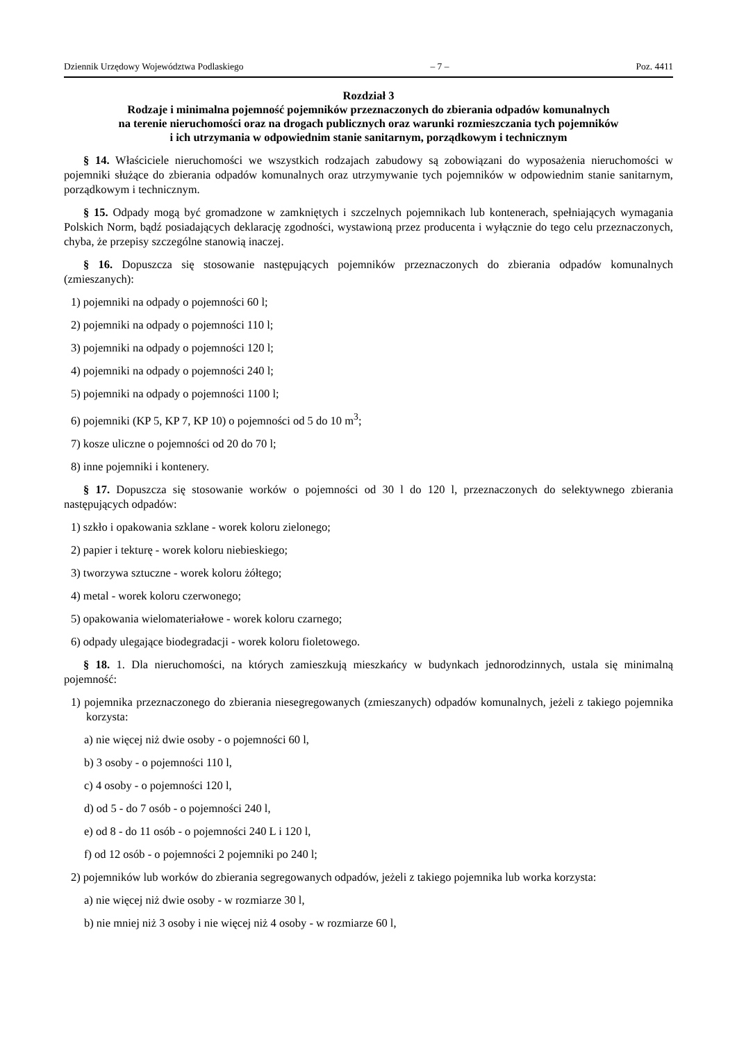Dziennik Urzędowy Województwa Podlaskiego – 7 – Poz. 4411
Rozdział 3
Rodzaje i minimalna pojemność pojemników przeznaczonych do zbierania odpadów komunalnych
na terenie nieruchomości oraz na drogach publicznych oraz warunki rozmieszczania tych pojemników
i ich utrzymania w odpowiednim stanie sanitarnym, porządkowym i technicznym
§ 14. Właściciele nieruchomości we wszystkich rodzajach zabudowy są zobowiązani do wyposażenia nieruchomości w pojemniki służące do zbierania odpadów komunalnych oraz utrzymywanie tych pojemników w odpowiednim stanie sanitarnym, porządkowym i technicznym.
§ 15. Odpady mogą być gromadzone w zamkniętych i szczelnych pojemnikach lub kontenerach, spełniających wymagania Polskich Norm, bądź posiadających deklarację zgodności, wystawioną przez producenta i wyłącznie do tego celu przeznaczonych, chyba, że przepisy szczególne stanowią inaczej.
§ 16. Dopuszcza się stosowanie następujących pojemników przeznaczonych do zbierania odpadów komunalnych (zmieszanych):
1) pojemniki na odpady o pojemności 60 l;
2) pojemniki na odpady o pojemności 110 l;
3) pojemniki na odpady o pojemności 120 l;
4) pojemniki na odpady o pojemności 240 l;
5) pojemniki na odpady o pojemności 1100 l;
6) pojemniki (KP 5, KP 7, KP 10) o pojemności od 5 do 10 m<sup>3</sup>;
7) kosze uliczne o pojemności od 20 do 70 l;
8) inne pojemniki i kontenery.
§ 17. Dopuszcza się stosowanie worków o pojemności od 30 l do 120 l, przeznaczonych do selektywnego zbierania następujących odpadów:
1) szkło i opakowania szklane - worek koloru zielonego;
2) papier i tekturę - worek koloru niebieskiego;
3) tworzywa sztuczne - worek koloru żółtego;
4) metal - worek koloru czerwonego;
5) opakowania wielomateriałowe - worek koloru czarnego;
6) odpady ulegające biodegradacji - worek koloru fioletowego.
§ 18. 1. Dla nieruchomości, na których zamieszkują mieszkańcy w budynkach jednorodzinnych, ustala się minimalną pojemność:
1) pojemnika przeznaczonego do zbierania niesegregowanych (zmieszanych) odpadów komunalnych, jeżeli z takiego pojemnika korzysta:
a) nie więcej niż dwie osoby - o pojemności 60 l,
b) 3 osoby - o pojemności 110 l,
c) 4 osoby - o pojemności 120 l,
d) od 5 - do 7 osób - o pojemności 240 l,
e) od 8 - do 11 osób - o pojemności 240 L i 120 l,
f) od 12 osób - o pojemności 2 pojemniki po 240 l;
2) pojemników lub worków do zbierania segregowanych odpadów, jeżeli z takiego pojemnika lub worka korzysta:
a) nie więcej niż dwie osoby - w rozmiarze 30 l,
b) nie mniej niż 3 osoby i nie więcej niż 4 osoby - w rozmiarze 60 l,